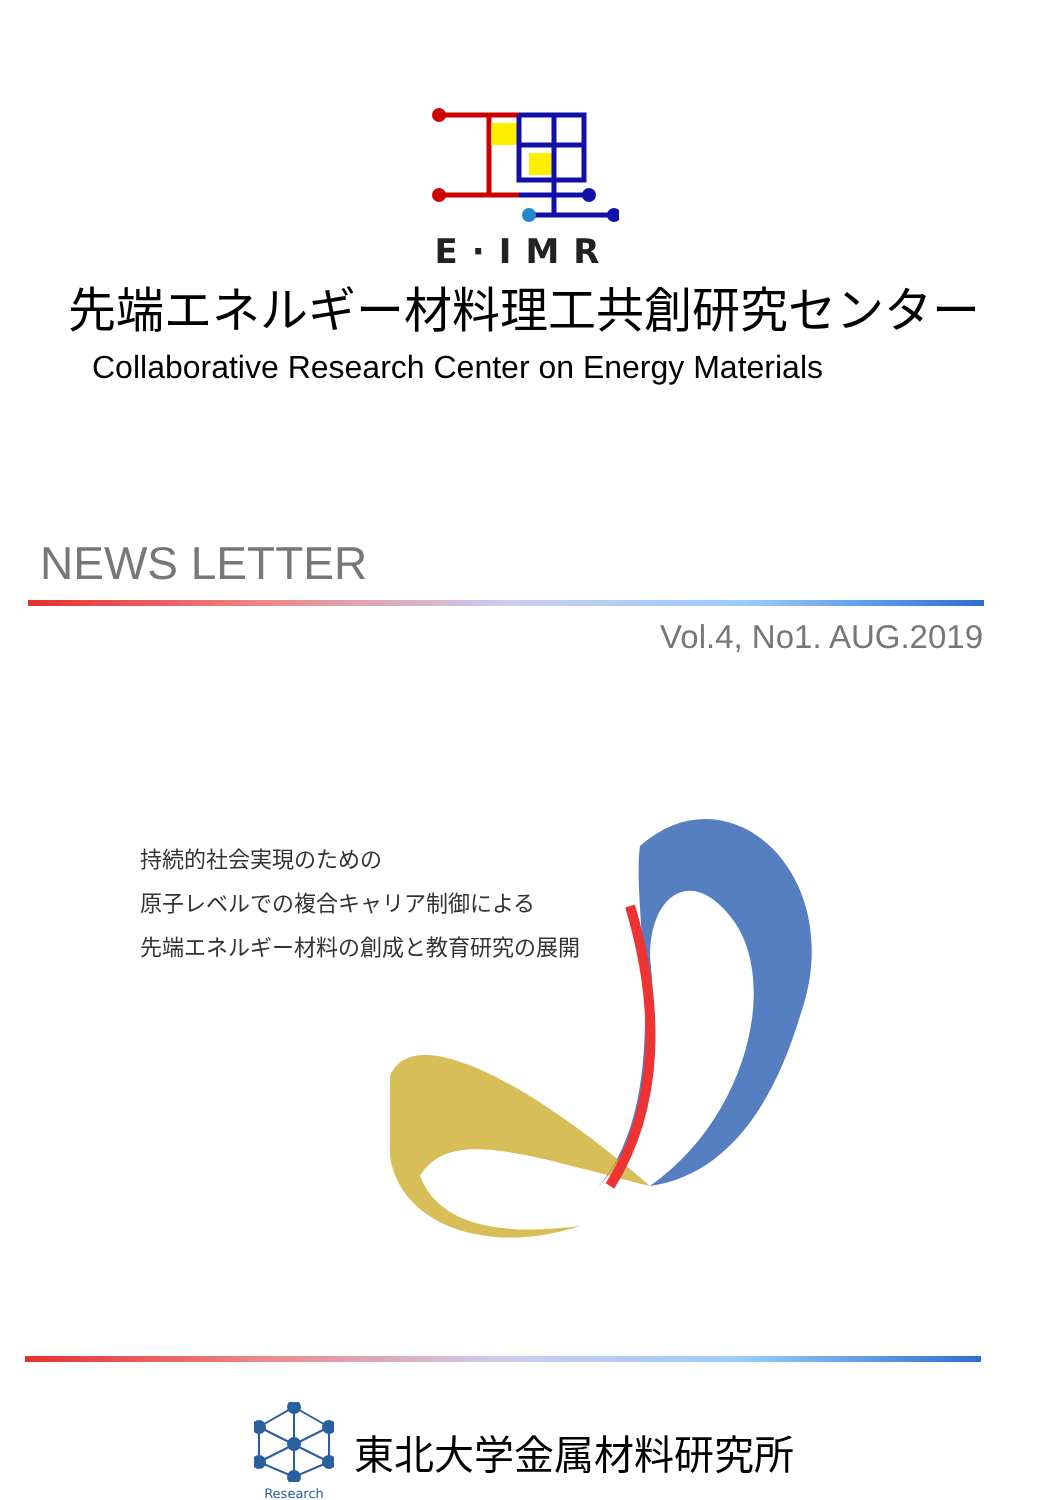E·IMR
先端エネルギー材料理工共創研究センター
Collaborative Research Center on Energy Materials
NEWS LETTER
Vol.4, No1. AUG.2019
持続的社会実現のための
原子レベルでの複合キャリア制御による
先端エネルギー材料の創成と教育研究の展開
Research
東北大学金属材料研究所